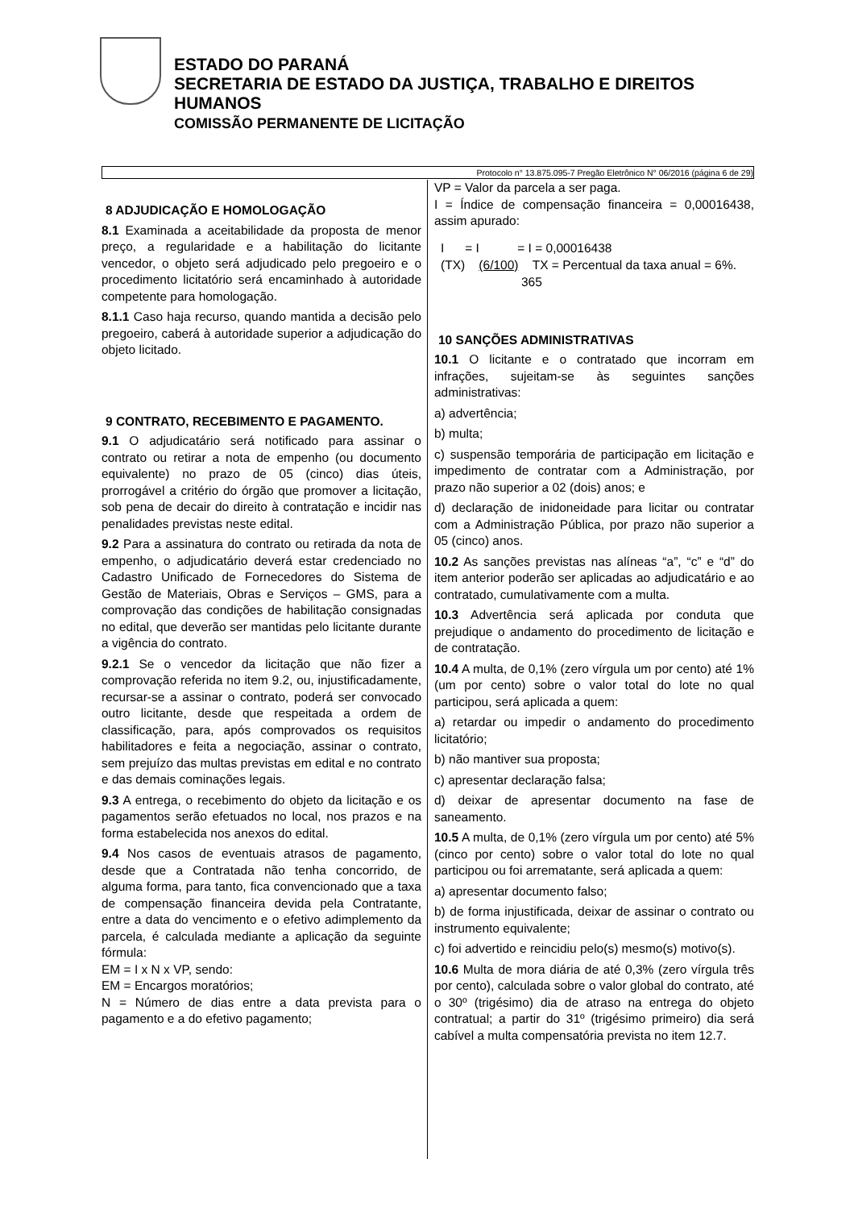ESTADO DO PARANÁ
SECRETARIA DE ESTADO DA JUSTIÇA, TRABALHO E DIREITOS
HUMANOS
COMISSÃO PERMANENTE DE LICITAÇÃO
Protocolo n° 13.875.095-7 Pregão Eletrônico N° 06/2016 (página 6 de 29)
8 ADJUDICAÇÃO E HOMOLOGAÇÃO
8.1 Examinada a aceitabilidade da proposta de menor preço, a regularidade e a habilitação do licitante vencedor, o objeto será adjudicado pelo pregoeiro e o procedimento licitatório será encaminhado à autoridade competente para homologação.
8.1.1 Caso haja recurso, quando mantida a decisão pelo pregoeiro, caberá à autoridade superior a adjudicação do objeto licitado.
9 CONTRATO, RECEBIMENTO E PAGAMENTO.
9.1 O adjudicatário será notificado para assinar o contrato ou retirar a nota de empenho (ou documento equivalente) no prazo de 05 (cinco) dias úteis, prorrogável a critério do órgão que promover a licitação, sob pena de decair do direito à contratação e incidir nas penalidades previstas neste edital.
9.2 Para a assinatura do contrato ou retirada da nota de empenho, o adjudicatário deverá estar credenciado no Cadastro Unificado de Fornecedores do Sistema de Gestão de Materiais, Obras e Serviços – GMS, para a comprovação das condições de habilitação consignadas no edital, que deverão ser mantidas pelo licitante durante a vigência do contrato.
9.2.1 Se o vencedor da licitação que não fizer a comprovação referida no item 9.2, ou, injustificadamente, recursar-se a assinar o contrato, poderá ser convocado outro licitante, desde que respeitada a ordem de classificação, para, após comprovados os requisitos habilitadores e feita a negociação, assinar o contrato, sem prejuízo das multas previstas em edital e no contrato e das demais cominações legais.
9.3 A entrega, o recebimento do objeto da licitação e os pagamentos serão efetuados no local, nos prazos e na forma estabelecida nos anexos do edital.
9.4 Nos casos de eventuais atrasos de pagamento, desde que a Contratada não tenha concorrido, de alguma forma, para tanto, fica convencionado que a taxa de compensação financeira devida pela Contratante, entre a data do vencimento e o efetivo adimplemento da parcela, é calculada mediante a aplicação da seguinte fórmula:
EM = I x N x VP, sendo:
EM = Encargos moratórios;
N = Número de dias entre a data prevista para o pagamento e a do efetivo pagamento;
VP = Valor da parcela a ser paga.
I = Índice de compensação financeira = 0,00016438, assim apurado:
I = I = I = 0,00016438
(TX) (6/100) TX = Percentual da taxa anual = 6%.
365
10 SANÇÕES ADMINISTRATIVAS
10.1 O licitante e o contratado que incorram em infrações, sujeitam-se às seguintes sanções administrativas:
a) advertência;
b) multa;
c) suspensão temporária de participação em licitação e impedimento de contratar com a Administração, por prazo não superior a 02 (dois) anos; e
d) declaração de inidoneidade para licitar ou contratar com a Administração Pública, por prazo não superior a 05 (cinco) anos.
10.2 As sanções previstas nas alíneas “a”, “c” e “d” do item anterior poderão ser aplicadas ao adjudicatário e ao contratado, cumulativamente com a multa.
10.3 Advertência será aplicada por conduta que prejudique o andamento do procedimento de licitação e de contratação.
10.4 A multa, de 0,1% (zero vírgula um por cento) até 1% (um por cento) sobre o valor total do lote no qual participou, será aplicada a quem:
a) retardar ou impedir o andamento do procedimento licitatório;
b) não mantiver sua proposta;
c) apresentar declaração falsa;
d) deixar de apresentar documento na fase de saneamento.
10.5 A multa, de 0,1% (zero vírgula um por cento) até 5% (cinco por cento) sobre o valor total do lote no qual participou ou foi arrematante, será aplicada a quem:
a) apresentar documento falso;
b) de forma injustificada, deixar de assinar o contrato ou instrumento equivalente;
c) foi advertido e reincidiu pelo(s) mesmo(s) motivo(s).
10.6 Multa de mora diária de até 0,3% (zero vírgula três por cento), calculada sobre o valor global do contrato, até o 30º (trigésimo) dia de atraso na entrega do objeto contratual; a partir do 31º (trigésimo primeiro) dia será cabível a multa compensatória prevista no item 12.7.